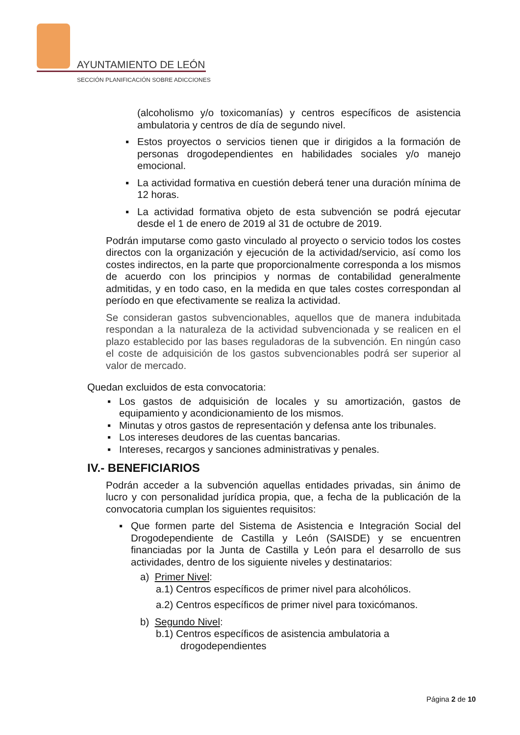AYUNTAMIENTO DE LEÓN
SECCIÓN PLANIFICACIÓN SOBRE ADICCIONES
(alcoholismo y/o toxicomanías) y centros específicos de asistencia ambulatoria y centros de día de segundo nivel.
▪ Estos proyectos o servicios tienen que ir dirigidos a la formación de personas drogodependientes en habilidades sociales y/o manejo emocional.
▪ La actividad formativa en cuestión deberá tener una duración mínima de 12 horas.
▪ La actividad formativa objeto de esta subvención se podrá ejecutar desde el 1 de enero de 2019 al 31 de octubre de 2019.
Podrán imputarse como gasto vinculado al proyecto o servicio todos los costes directos con la organización y ejecución de la actividad/servicio, así como los costes indirectos, en la parte que proporcionalmente corresponda a los mismos de acuerdo con los principios y normas de contabilidad generalmente admitidas, y en todo caso, en la medida en que tales costes correspondan al período en que efectivamente se realiza la actividad.
Se consideran gastos subvencionables, aquellos que de manera indubitada respondan a la naturaleza de la actividad subvencionada y se realicen en el plazo establecido por las bases reguladoras de la subvención. En ningún caso el coste de adquisición de los gastos subvencionables podrá ser superior al valor de mercado.
Quedan excluidos de esta convocatoria:
▪ Los gastos de adquisición de locales y su amortización, gastos de equipamiento y acondicionamiento de los mismos.
▪ Minutas y otros gastos de representación y defensa ante los tribunales.
▪ Los intereses deudores de las cuentas bancarias.
▪ Intereses, recargos y sanciones administrativas y penales.
IV.- BENEFICIARIOS
Podrán acceder a la subvención aquellas entidades privadas, sin ánimo de lucro y con personalidad jurídica propia, que, a fecha de la publicación de la convocatoria cumplan los siguientes requisitos:
▪ Que formen parte del Sistema de Asistencia e Integración Social del Drogodependiente de Castilla y León (SAISDE) y se encuentren financiadas por la Junta de Castilla y León para el desarrollo de sus actividades, dentro de los siguiente niveles y destinatarios:
a) Primer Nivel:
a.1) Centros específicos de primer nivel para alcohólicos.
a.2) Centros específicos de primer nivel para toxicómanos.
b) Segundo Nivel:
b.1) Centros específicos de asistencia ambulatoria a
drogodependientes
Página 2 de 10